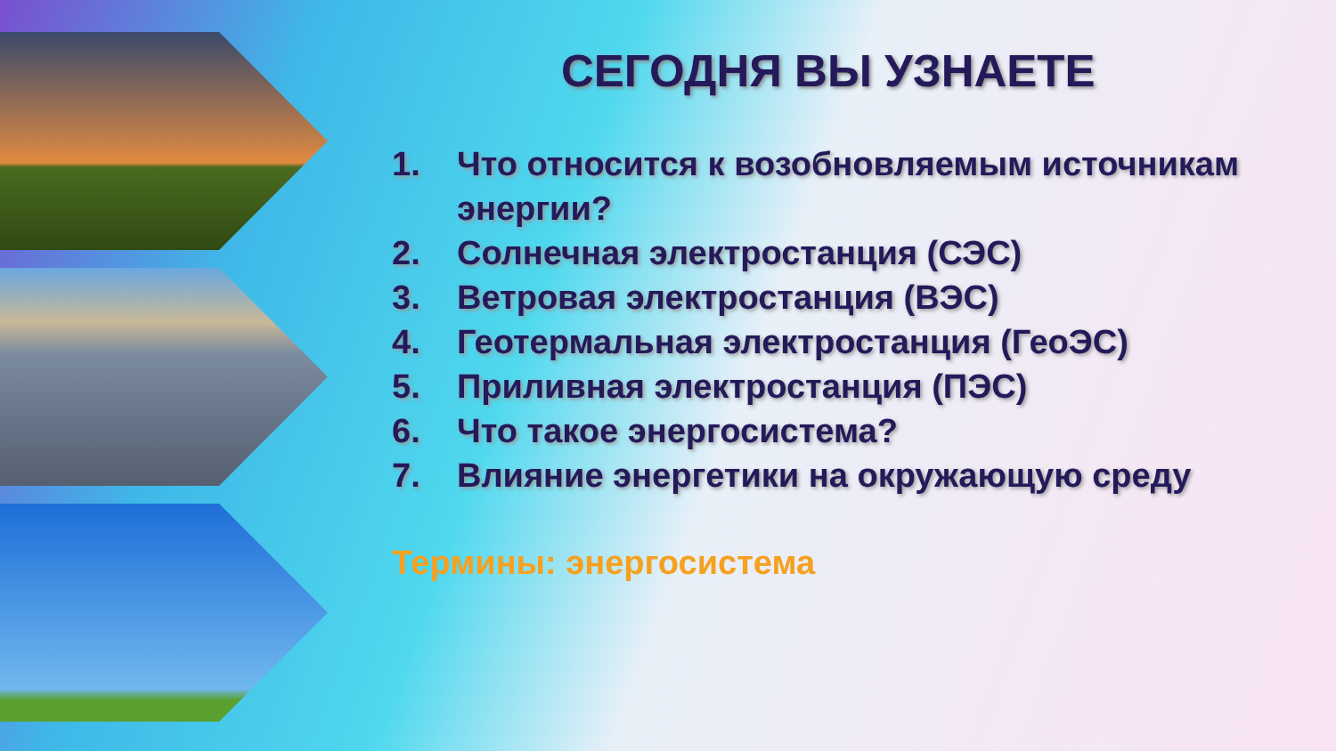СЕГОДНЯ ВЫ УЗНАЕТЕ
1. Что относится к возобновляемым источникам энергии?
2. Солнечная электростанция (СЭС)
3. Ветровая электростанция (ВЭС)
4. Геотермальная электростанция (ГеоЭС)
5. Приливная электростанция (ПЭС)
6. Что такое энергосистема?
7. Влияние энергетики на окружающую среду
Термины: энергосистема